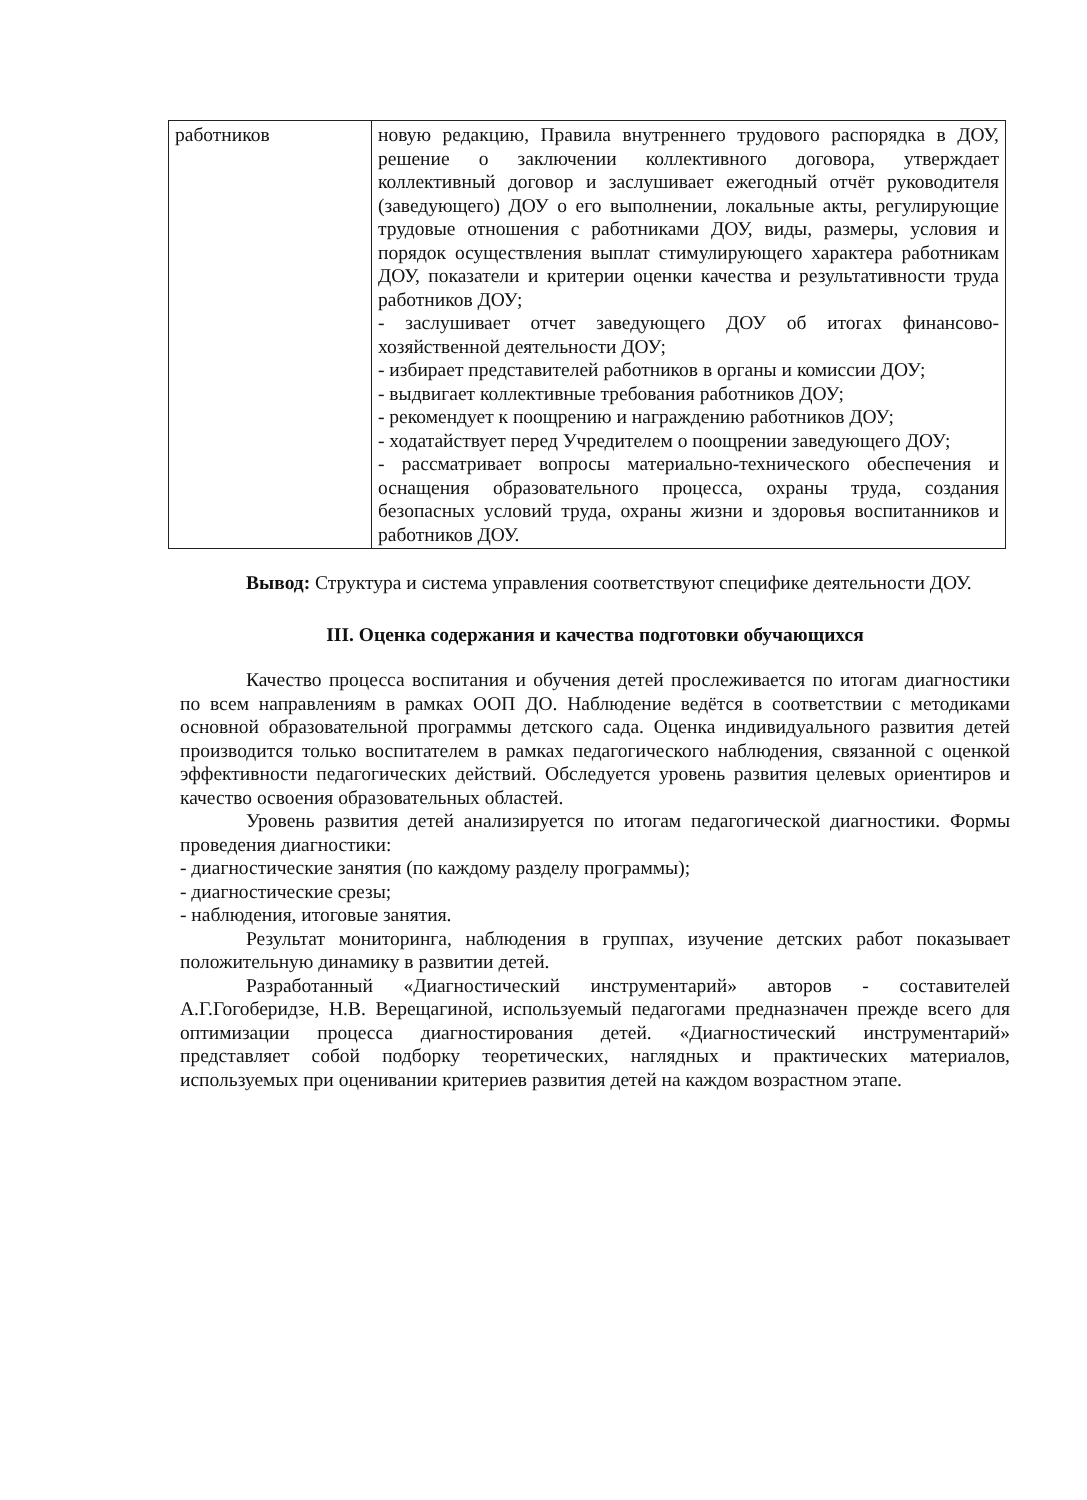| работников | новую редакцию, Правила внутреннего трудового распорядка в ДОУ, решение о заключении коллективного договора, утверждает коллективный договор и заслушивает ежегодный отчёт руководителя (заведующего) ДОУ о его выполнении, локальные акты, регулирующие трудовые отношения с работниками ДОУ, виды, размеры, условия и порядок осуществления выплат стимулирующего характера работникам ДОУ, показатели и критерии оценки качества и результативности труда работников ДОУ; - заслушивает отчет заведующего ДОУ об итогах финансово-хозяйственной деятельности ДОУ; - избирает представителей работников в органы и комиссии ДОУ; - выдвигает коллективные требования работников ДОУ; - рекомендует к поощрению и награждению работников ДОУ; - ходатайствует перед Учредителем о поощрении заведующего ДОУ; - рассматривает вопросы материально-технического обеспечения и оснащения образовательного процесса, охраны труда, создания безопасных условий труда, охраны жизни и здоровья воспитанников и работников ДОУ. |
Вывод: Структура и система управления соответствуют специфике деятельности ДОУ.
III. Оценка содержания и качества подготовки обучающихся
Качество процесса воспитания и обучения детей прослеживается по итогам диагностики по всем направлениям в рамках ООП ДО. Наблюдение ведётся в соответствии с методиками основной образовательной программы детского сада. Оценка индивидуального развития детей производится только воспитателем в рамках педагогического наблюдения, связанной с оценкой эффективности педагогических действий. Обследуется уровень развития целевых ориентиров и качество освоения образовательных областей.
Уровень развития детей анализируется по итогам педагогической диагностики. Формы проведения диагностики:
- диагностические занятия (по каждому разделу программы);
- диагностические срезы;
- наблюдения, итоговые занятия.
Результат мониторинга, наблюдения в группах, изучение детских работ показывает положительную динамику в развитии детей.
Разработанный «Диагностический инструментарий» авторов - составителей А.Г.Гогоберидзе, Н.В. Верещагиной, используемый педагогами предназначен прежде всего для оптимизации процесса диагностирования детей. «Диагностический инструментарий» представляет собой подборку теоретических, наглядных и практических материалов, используемых при оценивании критериев развития детей на каждом возрастном этапе.